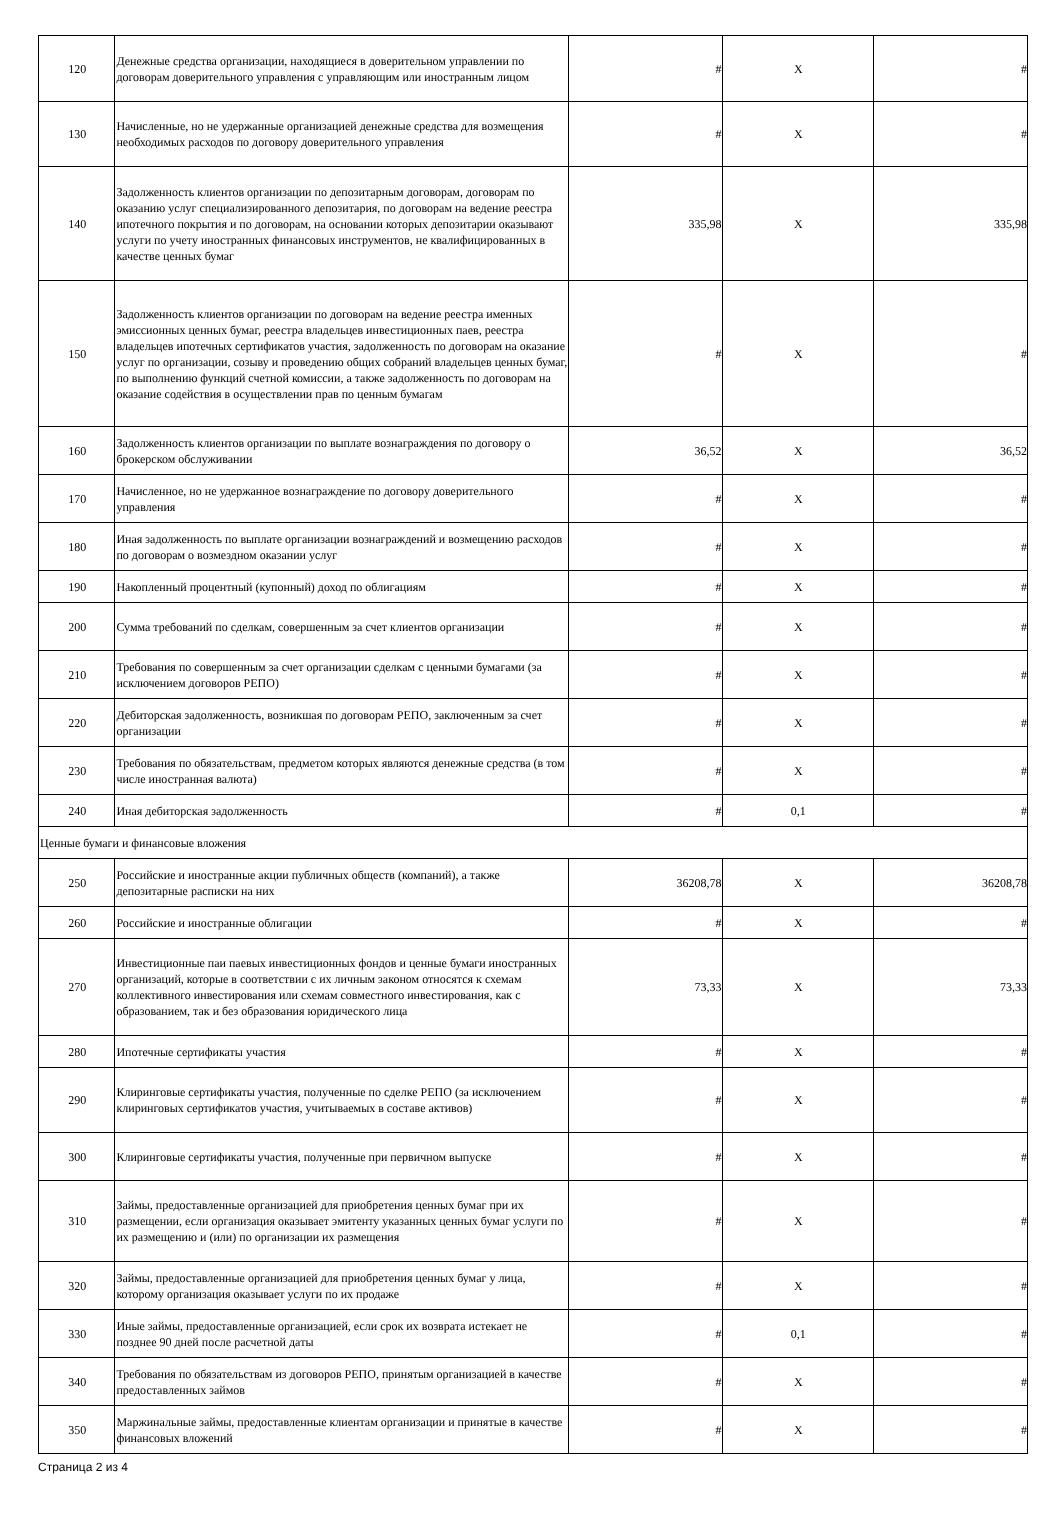| 120 | Денежные средства организации, находящиеся в доверительном управлении по договорам доверительного управления с управляющим или иностранным лицом | # | X | # |
| 130 | Начисленные, но не удержанные организацией денежные средства для возмещения необходимых расходов по договору доверительного управления | # | X | # |
| 140 | Задолженность клиентов организации по депозитарным договорам, договорам по оказанию услуг специализированного депозитария, по договорам на ведение реестра ипотечного покрытия и по договорам, на основании которых депозитарии оказывают услуги по учету иностранных финансовых инструментов, не квалифицированных в качестве ценных бумаг | 335,98 | X | 335,98 |
| 150 | Задолженность клиентов организации по договорам на ведение реестра именных эмиссионных ценных бумаг, реестра владельцев инвестиционных паев, реестра владельцев ипотечных сертификатов участия, задолженность по договорам на оказание услуг по организации, созыву и проведению общих собраний владельцев ценных бумаг, по выполнению функций счетной комиссии, а также задолженность по договорам на оказание содействия в осуществлении прав по ценным бумагам | # | X | # |
| 160 | Задолженность клиентов организации по выплате вознаграждения по договору о брокерском обслуживании | 36,52 | X | 36,52 |
| 170 | Начисленное, но не удержанное вознаграждение по договору доверительного управления | # | X | # |
| 180 | Иная задолженность по выплате организации вознаграждений и возмещению расходов по договорам о возмездном оказании услуг | # | X | # |
| 190 | Накопленный процентный (купонный) доход по облигациям | # | X | # |
| 200 | Сумма требований по сделкам, совершенным за счет клиентов организации | # | X | # |
| 210 | Требования по совершенным за счет организации сделкам с ценными бумагами (за исключением договоров РЕПО) | # | X | # |
| 220 | Дебиторская задолженность, возникшая по договорам РЕПО, заключенным за счет организации | # | X | # |
| 230 | Требования по обязательствам, предметом которых являются денежные средства (в том числе иностранная валюта) | # | X | # |
| 240 | Иная дебиторская задолженность | # | 0,1 | # |
| Ценные бумаги и финансовые вложения | | | | |
| 250 | Российские и иностранные акции публичных обществ (компаний), а также депозитарные расписки на них | 36208,78 | X | 36208,78 |
| 260 | Российские и иностранные облигации | # | X | # |
| 270 | Инвестиционные паи паевых инвестиционных фондов и ценные бумаги иностранных организаций, которые в соответствии с их личным законом относятся к схемам коллективного инвестирования или схемам совместного инвестирования, как с образованием, так и без образования юридического лица | 73,33 | X | 73,33 |
| 280 | Ипотечные сертификаты участия | # | X | # |
| 290 | Клиринговые сертификаты участия, полученные по сделке РЕПО (за исключением клиринговых сертификатов участия, учитываемых в составе активов) | # | X | # |
| 300 | Клиринговые сертификаты участия, полученные при первичном выпуске | # | X | # |
| 310 | Займы, предоставленные организацией для приобретения ценных бумаг при их размещении, если организация оказывает эмитенту указанных ценных бумаг услуги по их размещению и (или) по организации их размещения | # | X | # |
| 320 | Займы, предоставленные организацией для приобретения ценных бумаг у лица, которому организация оказывает услуги по их продаже | # | X | # |
| 330 | Иные займы, предоставленные организацией, если срок их возврата истекает не позднее 90 дней после расчетной даты | # | 0,1 | # |
| 340 | Требования по обязательствам из договоров РЕПО, принятым организацией в качестве предоставленных займов | # | X | # |
| 350 | Маржинальные займы, предоставленные клиентам организации и принятые в качестве финансовых вложений | # | X | # |
Страница 2 из 4